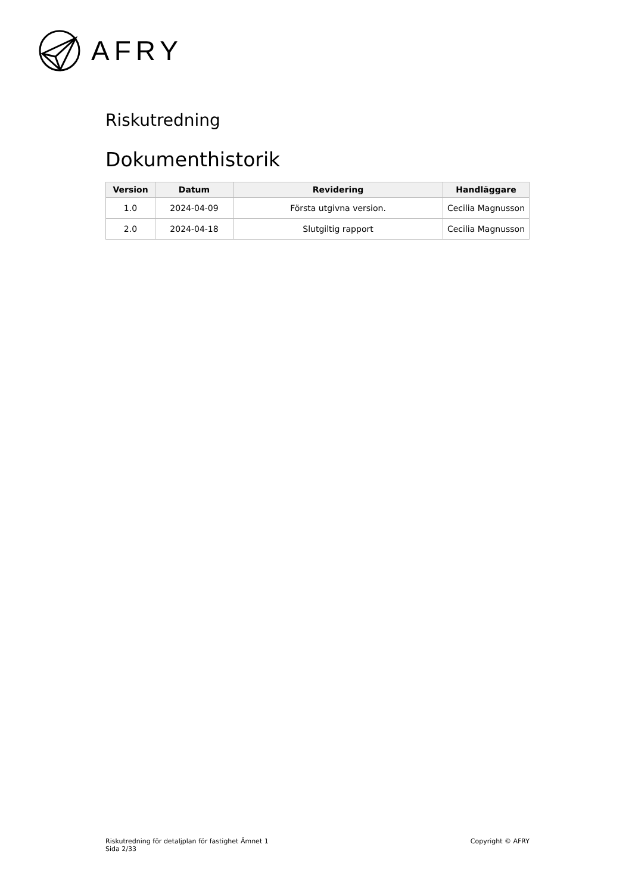AFRY
Riskutredning
Dokumenthistorik
| Version | Datum | Revidering | Handläggare |
| --- | --- | --- | --- |
| 1.0 | 2024-04-09 | Första utgivna version. | Cecilia Magnusson |
| 2.0 | 2024-04-18 | Slutgiltig rapport | Cecilia Magnusson |
Riskutredning för detaljplan för fastighet Ämnet 1
Sida 2/33
Copyright © AFRY